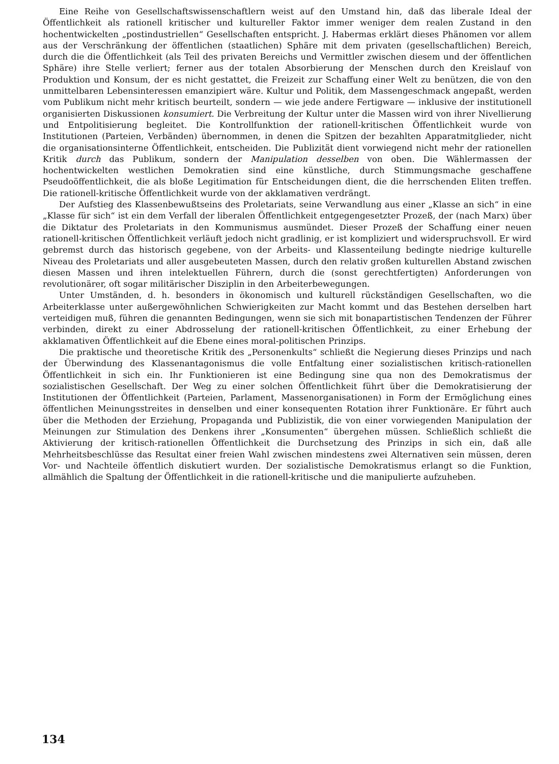Eine Reihe von Gesellschaftswissenschaftlern weist auf den Umstand hin, daß das liberale Ideal der Öffentlichkeit als rationell kritischer und kultureller Faktor immer weniger dem realen Zustand in den hochentwickelten „postindustriellen“ Gesellschaften entspricht. J. Habermas erklärt dieses Phänomen vor allem aus der Verschränkung der öffentlichen (staatlichen) Sphäre mit dem privaten (gesellschaftlichen) Bereich, durch die die Öffentlichkeit (als Teil des privaten Bereichs und Vermittler zwischen diesem und der öffentlichen Sphäre) ihre Stelle verliert; ferner aus der totalen Absorbierung der Menschen durch den Kreislauf von Produktion und Konsum, der es nicht gestattet, die Freizeit zur Schaffung einer Welt zu benützen, die von den unmittelbaren Lebensinteressen emanzipiert wäre. Kultur und Politik, dem Massengeschmack angepaßt, werden vom Publikum nicht mehr kritisch beurteilt, sondern — wie jede andere Fertigware — inklusive der institutionell organisierten Diskussionen konsumiert. Die Verbreitung der Kultur unter die Massen wird von ihrer Nivellierung und Entpolitisierung begleitet. Die Kontrollfunktion der rationell-kritischen Öffentlichkeit wurde von Institutionen (Parteien, Verbänden) übernommen, in denen die Spitzen der bezahlten Apparatmitglieder, nicht die organisationsinterne Öffentlichkeit, entscheiden. Die Publizität dient vorwiegend nicht mehr der rationellen Kritik durch das Publikum, sondern der Manipulation desselben von oben. Die Wählermassen der hochentwickelten westlichen Demokratien sind eine künstliche, durch Stimmungsmache geschaffene Pseudoöffentlichkeit, die als bloße Legitimation für Entscheidungen dient, die die herrschenden Eliten treffen. Die rationell-kritische Öffentlichkeit wurde von der akklamativen verdrängt.
Der Aufstieg des Klassenbewußtseins des Proletariats, seine Verwandlung aus einer „Klasse an sich“ in eine „Klasse für sich“ ist ein dem Verfall der liberalen Öffentlichkeit entgegengesetzter Prozeß, der (nach Marx) über die Diktatur des Proletariats in den Kommunismus ausmündet. Dieser Prozeß der Schaffung einer neuen rationell-kritischen Öffentlichkeit verläuft jedoch nicht gradlinig, er ist kompliziert und widerspruchsvoll. Er wird gebremst durch das historisch gegebene, von der Arbeits- und Klassenteilung bedingte niedrige kulturelle Niveau des Proletariats und aller ausgebeuteten Massen, durch den relativ großen kulturellen Abstand zwischen diesen Massen und ihren intelektuellen Führern, durch die (sonst gerechtfertigten) Anforderungen von revolutionärer, oft sogar militärischer Disziplin in den Arbeiterbewegungen.
Unter Umständen, d. h. besonders in ökonomisch und kulturell rückständigen Gesellschaften, wo die Arbeiterklasse unter außergewöhnlichen Schwierigkeiten zur Macht kommt und das Bestehen derselben hart verteidigen muß, führen die genannten Bedingungen, wenn sie sich mit bonapartistischen Tendenzen der Führer verbinden, direkt zu einer Abdrosselung der rationell-kritischen Öffentlichkeit, zu einer Erhebung der akklamativen Öffentlichkeit auf die Ebene eines moral-politischen Prinzips.
Die praktische und theoretische Kritik des „Personenkults“ schließt die Negierung dieses Prinzips und nach der Überwindung des Klassenantagonismus die volle Entfaltung einer sozialistischen kritisch-rationellen Öffentlichkeit in sich ein. Ihr Funktionieren ist eine Bedingung sine qua non des Demokratismus der sozialistischen Gesellschaft. Der Weg zu einer solchen Öffentlichkeit führt über die Demokratisierung der Institutionen der Öffentlichkeit (Parteien, Parlament, Massenorganisationen) in Form der Ermöglichung eines öffentlichen Meinungsstreites in denselben und einer konsequenten Rotation ihrer Funktionäre. Er führt auch über die Methoden der Erziehung, Propaganda und Publizistik, die von einer vorwiegenden Manipulation der Meinungen zur Stimulation des Denkens ihrer „Konsumenten“ übergehen müssen. Schließlich schließt die Aktivierung der kritisch-rationellen Öffentlichkeit die Durchsetzung des Prinzips in sich ein, daß alle Mehrheitsbeschlüsse das Resultat einer freien Wahl zwischen mindestens zwei Alternativen sein müssen, deren Vor- und Nachteile öffentlich diskutiert wurden. Der sozialistische Demokratismus erlangt so die Funktion, allmählich die Spaltung der Öffentlichkeit in die rationell-kritische und die manipulierte aufzuheben.
134